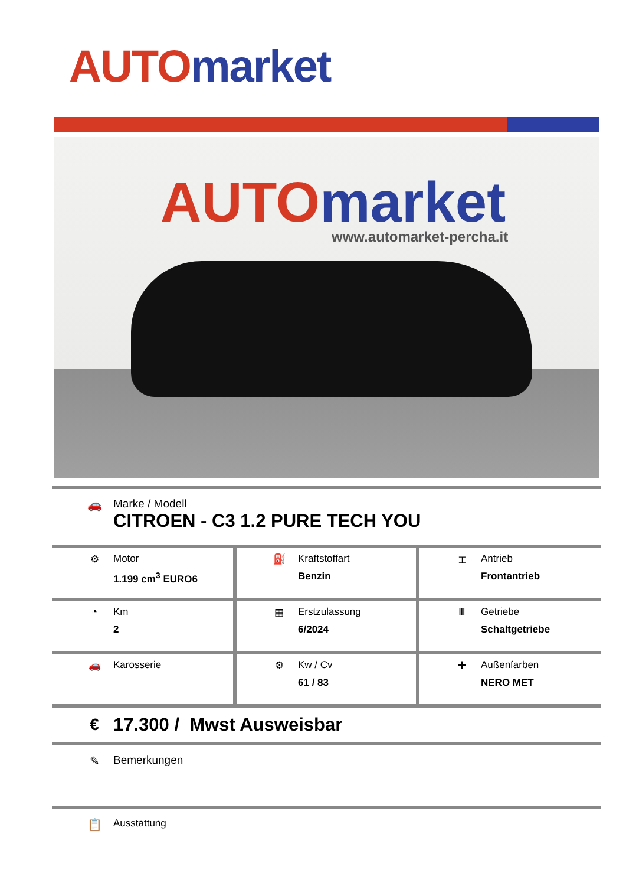AUTO market
AUTO market www.automarket-percha.it
🚗 Marke / Modell
CITROEN - C3 1.2 PURE TECH YOU
| ⚙ Motor 1.199 cm<sup>3</sup> EURO6 | ⛽ Kraftstoffart Benzin | ⌶ Antrieb Frontantrieb |
| ◔ Km 2 | ▦ Erstzulassung 6/2024 | Ⅲ Getriebe Schaltgetriebe |
| 🚗 Karosserie | ⚙ Kw / Cv 61 / 83 | ✚ Außenfarben NERO MET |
€ 17.300 / Mwst Ausweisbar
✎ Bemerkungen
📋
Ausstattung